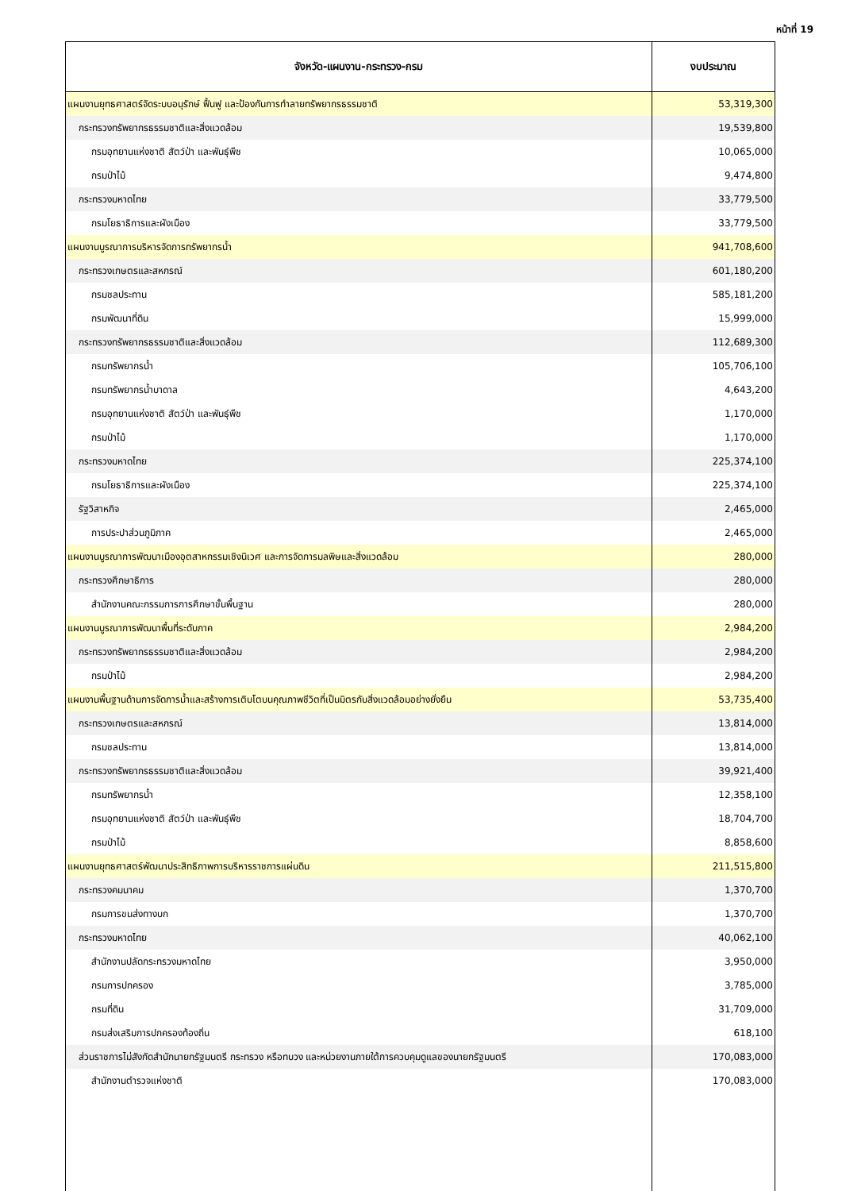หน้าที่ 19
| จังหวัด-แผนงาน-กระทรวง-กรม | งบประมาณ |
| --- | --- |
| แผนงานยุทธศาสตร์จัดระบบอนุรักษ์ ฟื้นฟู และป้องกันการทำลายทรัพยากรธรรมชาติ | 53,319,300 |
| กระทรวงทรัพยากรธรรมชาติและสิ่งแวดล้อม | 19,539,800 |
| กรมอุทยานแห่งชาติ สัตว์ป่า และพันธุ์พืช | 10,065,000 |
| กรมป่าไม้ | 9,474,800 |
| กระทรวงมหาดไทย | 33,779,500 |
| กรมโยธาธิการและผังเมือง | 33,779,500 |
| แผนงานบูรณาการบริหารจัดการทรัพยากรน้ำ | 941,708,600 |
| กระทรวงเกษตรและสหกรณ์ | 601,180,200 |
| กรมชลประทาน | 585,181,200 |
| กรมพัฒนาที่ดิน | 15,999,000 |
| กระทรวงทรัพยากรธรรมชาติและสิ่งแวดล้อม | 112,689,300 |
| กรมทรัพยากรน้ำ | 105,706,100 |
| กรมทรัพยากรน้ำบาดาล | 4,643,200 |
| กรมอุทยานแห่งชาติ สัตว์ป่า และพันธุ์พืช | 1,170,000 |
| กรมป่าไม้ | 1,170,000 |
| กระทรวงมหาดไทย | 225,374,100 |
| กรมโยธาธิการและผังเมือง | 225,374,100 |
| รัฐวิสาหกิจ | 2,465,000 |
| การประปาส่วนภูมิภาค | 2,465,000 |
| แผนงานบูรณาการพัฒนาเมืองอุตสาหกรรมเชิงนิเวศ และการจัดการมลพิษและสิ่งแวดล้อม | 280,000 |
| กระทรวงศึกษาธิการ | 280,000 |
| สำนักงานคณะกรรมการการศึกษาขั้นพื้นฐาน | 280,000 |
| แผนงานบูรณาการพัฒนาพื้นที่ระดับภาค | 2,984,200 |
| กระทรวงทรัพยากรธรรมชาติและสิ่งแวดล้อม | 2,984,200 |
| กรมป่าไม้ | 2,984,200 |
| แผนงานพื้นฐานด้านการจัดการน้ำและสร้างการเติบโตบนคุณภาพชีวิตที่เป็นมิตรกับสิ่งแวดล้อมอย่างยั่งยืน | 53,735,400 |
| กระทรวงเกษตรและสหกรณ์ | 13,814,000 |
| กรมชลประทาน | 13,814,000 |
| กระทรวงทรัพยากรธรรมชาติและสิ่งแวดล้อม | 39,921,400 |
| กรมทรัพยากรน้ำ | 12,358,100 |
| กรมอุทยานแห่งชาติ สัตว์ป่า และพันธุ์พืช | 18,704,700 |
| กรมป่าไม้ | 8,858,600 |
| แผนงานยุทธศาสตร์พัฒนาประสิทธิภาพการบริหารราชการแผ่นดิน | 211,515,800 |
| กระทรวงคมนาคม | 1,370,700 |
| กรมการขนส่งทางบก | 1,370,700 |
| กระทรวงมหาดไทย | 40,062,100 |
| สำนักงานปลัดกระทรวงมหาดไทย | 3,950,000 |
| กรมการปกครอง | 3,785,000 |
| กรมที่ดิน | 31,709,000 |
| กรมส่งเสริมการปกครองท้องถิ่น | 618,100 |
| ส่วนราชการไม่สังกัดสำนักนายกรัฐมนตรี กระทรวง หรือทบวง และหน่วยงานภายใต้การควบคุมดูแลของนายกรัฐมนตรี | 170,083,000 |
| สำนักงานตำรวจแห่งชาติ | 170,083,000 |